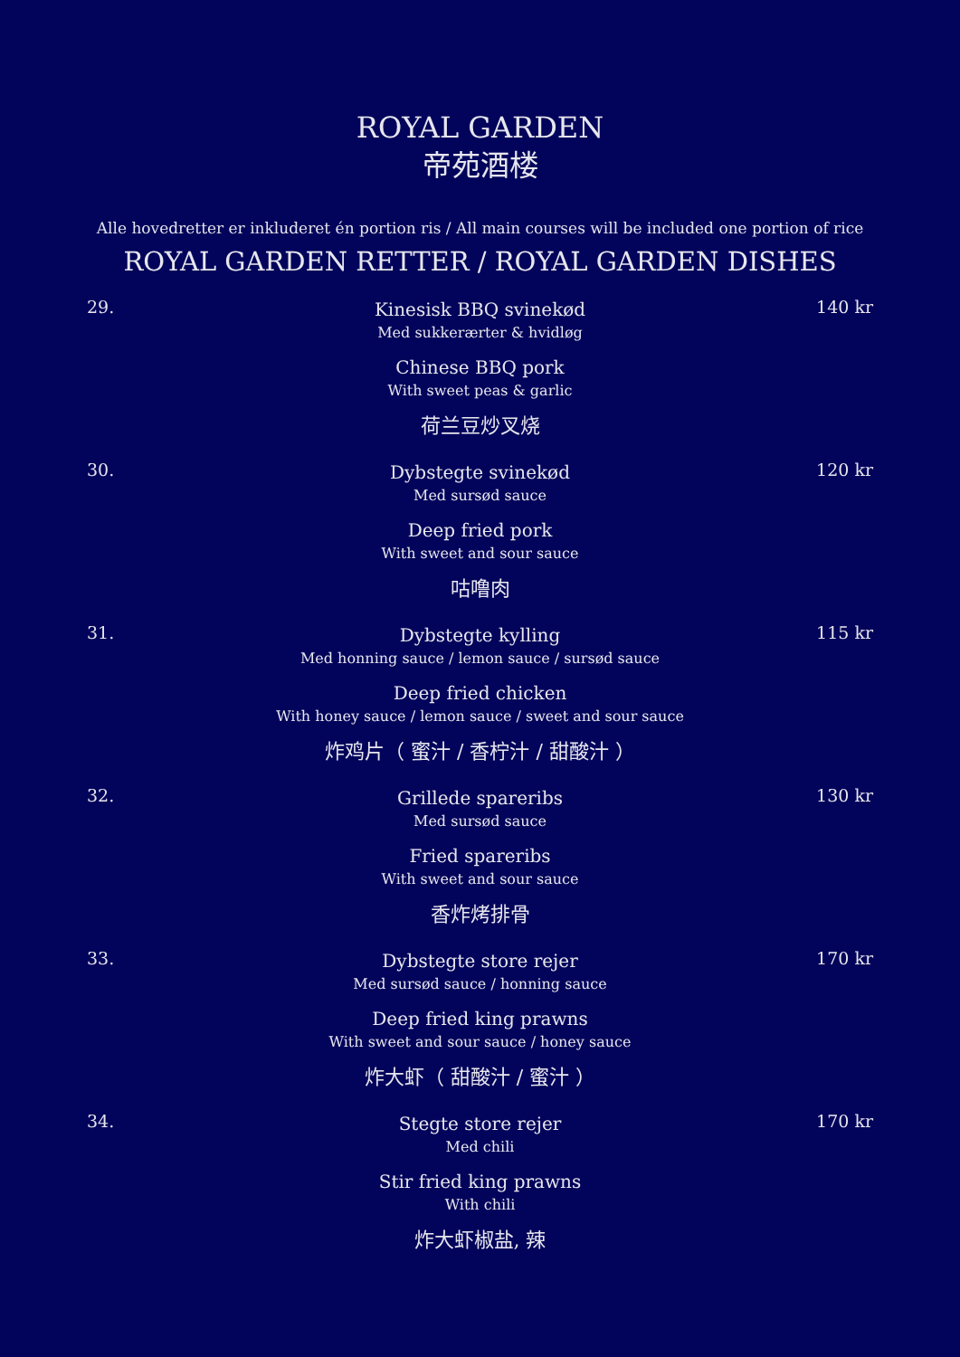ROYAL GARDEN
帝苑酒楼
Alle hovedretter er inkluderet én portion ris / All main courses will be included one portion of rice
ROYAL GARDEN RETTER / ROYAL GARDEN DISHES
29.
Kinesisk BBQ svinekød
Med sukkerærter & hvidløg
Chinese BBQ pork
With sweet peas & garlic
荷兰豆炒叉烧
140 kr
30.
Dybstegte svinekød
Med sursød sauce
Deep fried pork
With sweet and sour sauce
咕噜肉
120 kr
31.
Dybstegte kylling
Med honning sauce / lemon sauce / sursød sauce
Deep fried chicken
With honey sauce / lemon sauce / sweet and sour sauce
炸鸡片（ 蜜汁 / 香柠汁 / 甜酸汁 ）
115 kr
32.
Grillede spareribs
Med sursød sauce
Fried spareribs
With sweet and sour sauce
香炸烤排骨
130 kr
33.
Dybstegte store rejer
Med sursød sauce / honning sauce
Deep fried king prawns
With sweet and sour sauce / honey sauce
炸大虾（ 甜酸汁 / 蜜汁 ）
170 kr
34.
Stegte store rejer
Med chili
Stir fried king prawns
With chili
炸大虾椒盐, 辣
170 kr